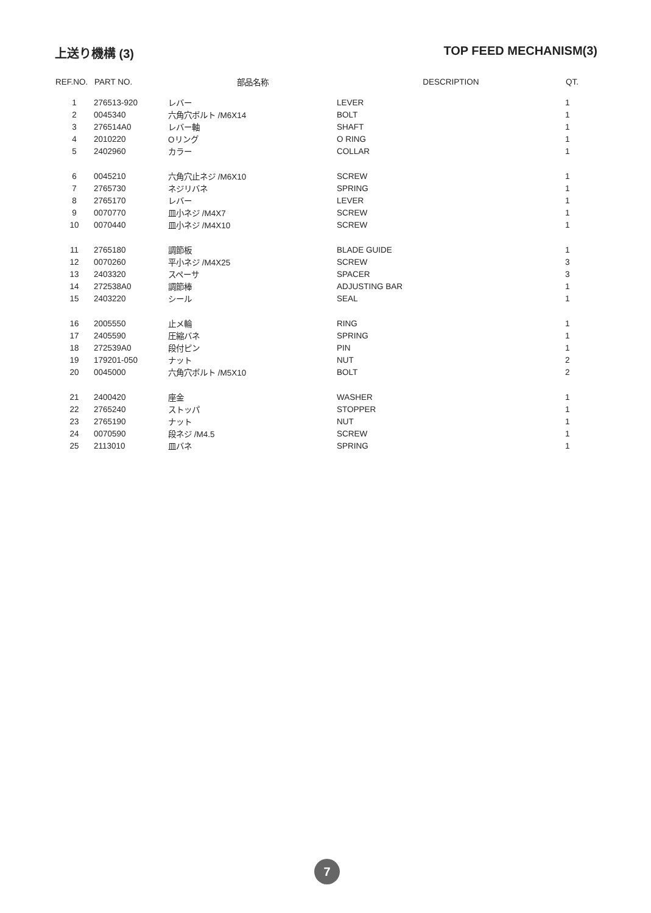上送り機構 (3) TOP FEED MECHANISM(3)
| REF.NO. | PART NO. | 部品名称 | DESCRIPTION | QT. |
| --- | --- | --- | --- | --- |
| 1 | 276513-920 | レバー | LEVER | 1 |
| 2 | 0045340 | 六角穴ボルト /M6X14 | BOLT | 1 |
| 3 | 276514A0 | レバー軸 | SHAFT | 1 |
| 4 | 2010220 | Oリング | O RING | 1 |
| 5 | 2402960 | カラー | COLLAR | 1 |
| 6 | 0045210 | 六角穴止ネジ /M6X10 | SCREW | 1 |
| 7 | 2765730 | ネジリバネ | SPRING | 1 |
| 8 | 2765170 | レバー | LEVER | 1 |
| 9 | 0070770 | 皿小ネジ /M4X7 | SCREW | 1 |
| 10 | 0070440 | 皿小ネジ /M4X10 | SCREW | 1 |
| 11 | 2765180 | 調節板 | BLADE GUIDE | 1 |
| 12 | 0070260 | 平小ネジ /M4X25 | SCREW | 3 |
| 13 | 2403320 | スペーサ | SPACER | 3 |
| 14 | 272538A0 | 調節棒 | ADJUSTING BAR | 1 |
| 15 | 2403220 | シール | SEAL | 1 |
| 16 | 2005550 | 止メ輪 | RING | 1 |
| 17 | 2405590 | 圧縮バネ | SPRING | 1 |
| 18 | 272539A0 | 段付ピン | PIN | 1 |
| 19 | 179201-050 | ナット | NUT | 2 |
| 20 | 0045000 | 六角穴ボルト /M5X10 | BOLT | 2 |
| 21 | 2400420 | 座金 | WASHER | 1 |
| 22 | 2765240 | ストッパ | STOPPER | 1 |
| 23 | 2765190 | ナット | NUT | 1 |
| 24 | 0070590 | 段ネジ /M4.5 | SCREW | 1 |
| 25 | 2113010 | 皿バネ | SPRING | 1 |
7